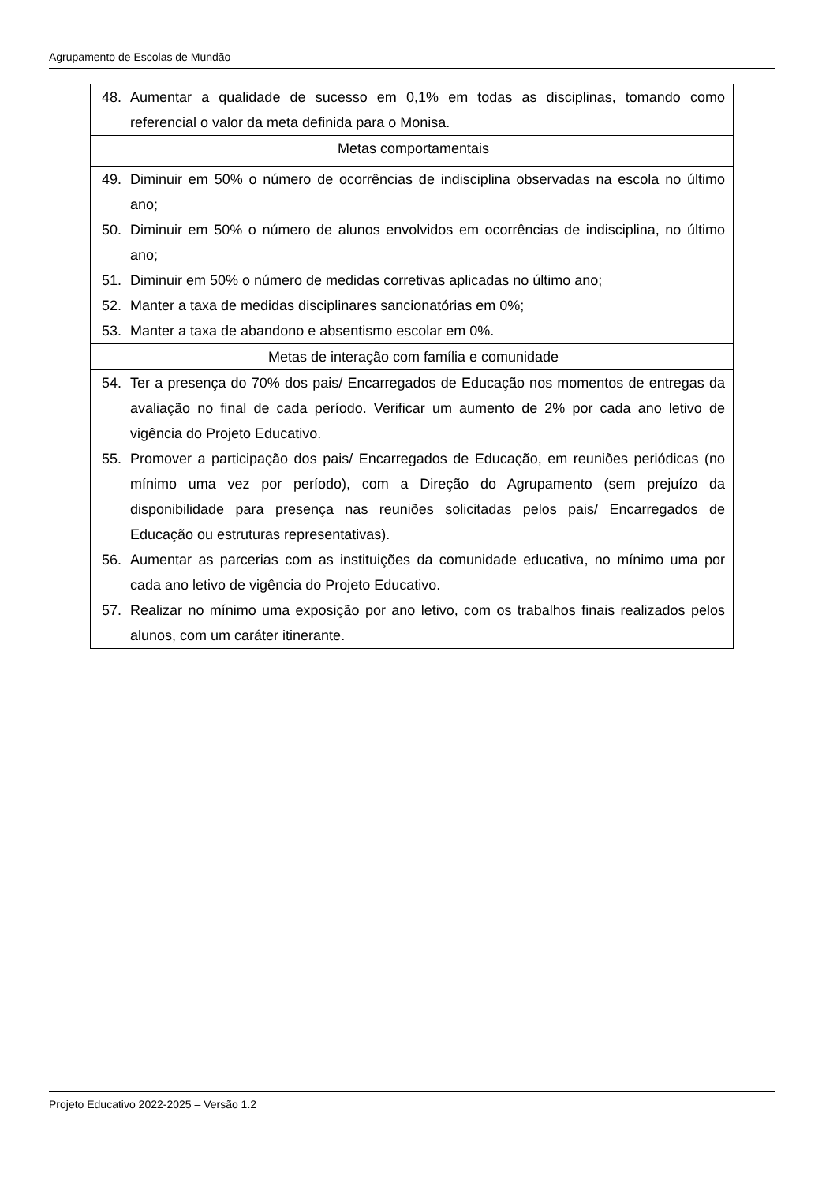Agrupamento de Escolas de Mundão
| 48. Aumentar a qualidade de sucesso em 0,1% em todas as disciplinas, tomando como referencial o valor da meta definida para o Monisa. |
| Metas comportamentais |
| 49. Diminuir em 50% o número de ocorrências de indisciplina observadas na escola no último ano; 50. Diminuir em 50% o número de alunos envolvidos em ocorrências de indisciplina, no último ano; 51. Diminuir em 50% o número de medidas corretivas aplicadas no último ano; 52. Manter a taxa de medidas disciplinares sancionatórias em 0%; 53. Manter a taxa de abandono e absentismo escolar em 0%. |
| Metas de interação com família e comunidade |
| 54. Ter a presença do 70% dos pais/ Encarregados de Educação nos momentos de entregas da avaliação no final de cada período. Verificar um aumento de 2% por cada ano letivo de vigência do Projeto Educativo. 55. Promover a participação dos pais/ Encarregados de Educação, em reuniões periódicas (no mínimo uma vez por período), com a Direção do Agrupamento (sem prejuízo da disponibilidade para presença nas reuniões solicitadas pelos pais/ Encarregados de Educação ou estruturas representativas). 56. Aumentar as parcerias com as instituições da comunidade educativa, no mínimo uma por cada ano letivo de vigência do Projeto Educativo. 57. Realizar no mínimo uma exposição por ano letivo, com os trabalhos finais realizados pelos alunos, com um caráter itinerante. |
Projeto Educativo 2022-2025 – Versão 1.2